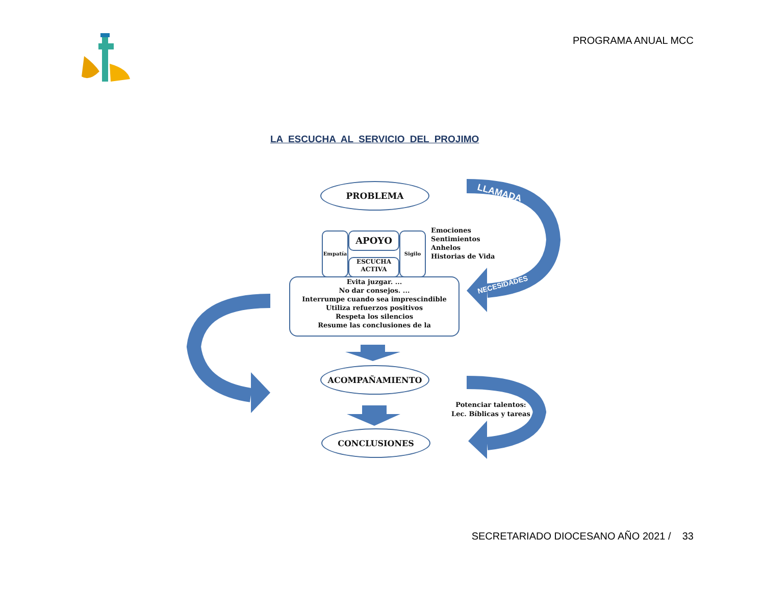PROGRAMA ANUAL MCC
LA ESCUCHA AL SERVICIO DEL PROJIMO
LLAMADA
NECESIDADES
PROBLEMA
Empatía APOYO
ESCUCHA
ACTIVA
Sigilo
Emociones
Sentimientos
Anhelos
Historias de Vida
Evita juzgar. ...
No dar consejos. ...
Interrumpe cuando sea imprescindible
Utiliza refuerzos positivos
Respeta los silencios
Resume las conclusiones de la
ACOMPAÑAMIENTO
Potenciar talentos:
Lec. Bíblicas y tareas
CONCLUSIONES
SECRETARIADO DIOCESANO AÑO 2021 / 33